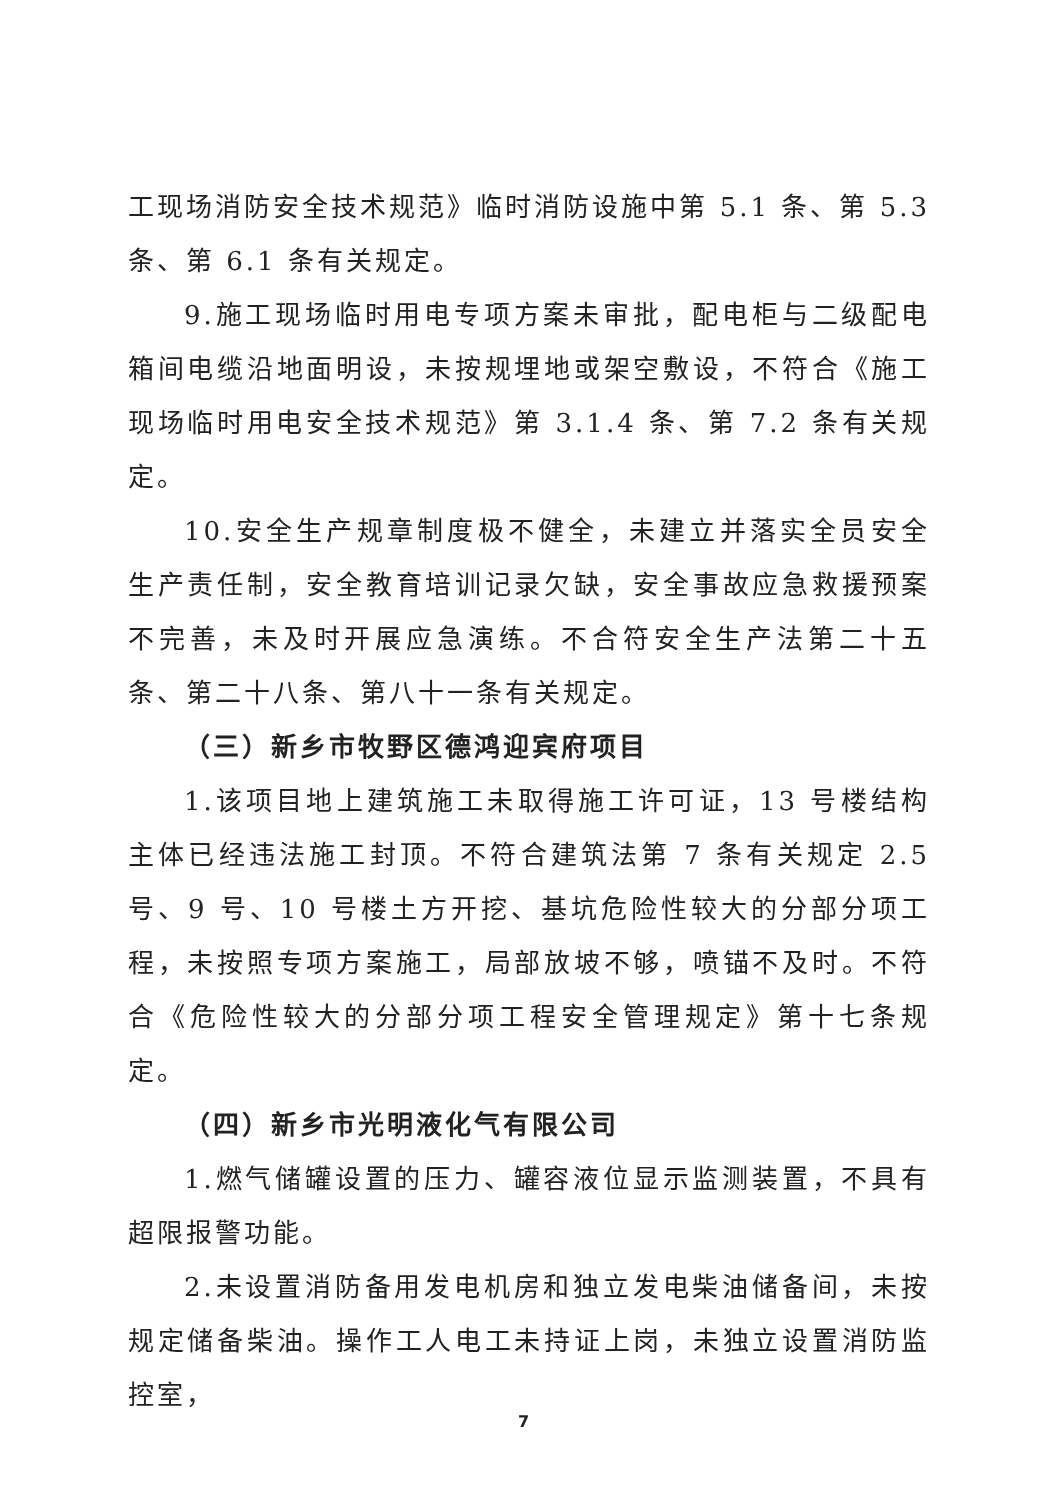工现场消防安全技术规范》临时消防设施中第 5.1 条、第 5.3 条、第 6.1 条有关规定。
9.施工现场临时用电专项方案未审批，配电柜与二级配电箱间电缆沿地面明设，未按规埋地或架空敷设，不符合《施工现场临时用电安全技术规范》第 3.1.4 条、第 7.2 条有关规定。
10.安全生产规章制度极不健全，未建立并落实全员安全生产责任制，安全教育培训记录欠缺，安全事故应急救援预案不完善，未及时开展应急演练。不合符安全生产法第二十五条、第二十八条、第八十一条有关规定。
（三）新乡市牧野区德鸿迎宾府项目
1.该项目地上建筑施工未取得施工许可证，13 号楼结构主体已经违法施工封顶。不符合建筑法第 7 条有关规定 2.5 号、9 号、10 号楼土方开挖、基坑危险性较大的分部分项工程，未按照专项方案施工，局部放坡不够，喷锚不及时。不符合《危险性较大的分部分项工程安全管理规定》第十七条规定。
（四）新乡市光明液化气有限公司
1.燃气储罐设置的压力、罐容液位显示监测装置，不具有超限报警功能。
2.未设置消防备用发电机房和独立发电柴油储备间，未按规定储备柴油。操作工人电工未持证上岗，未独立设置消防监控室，
7